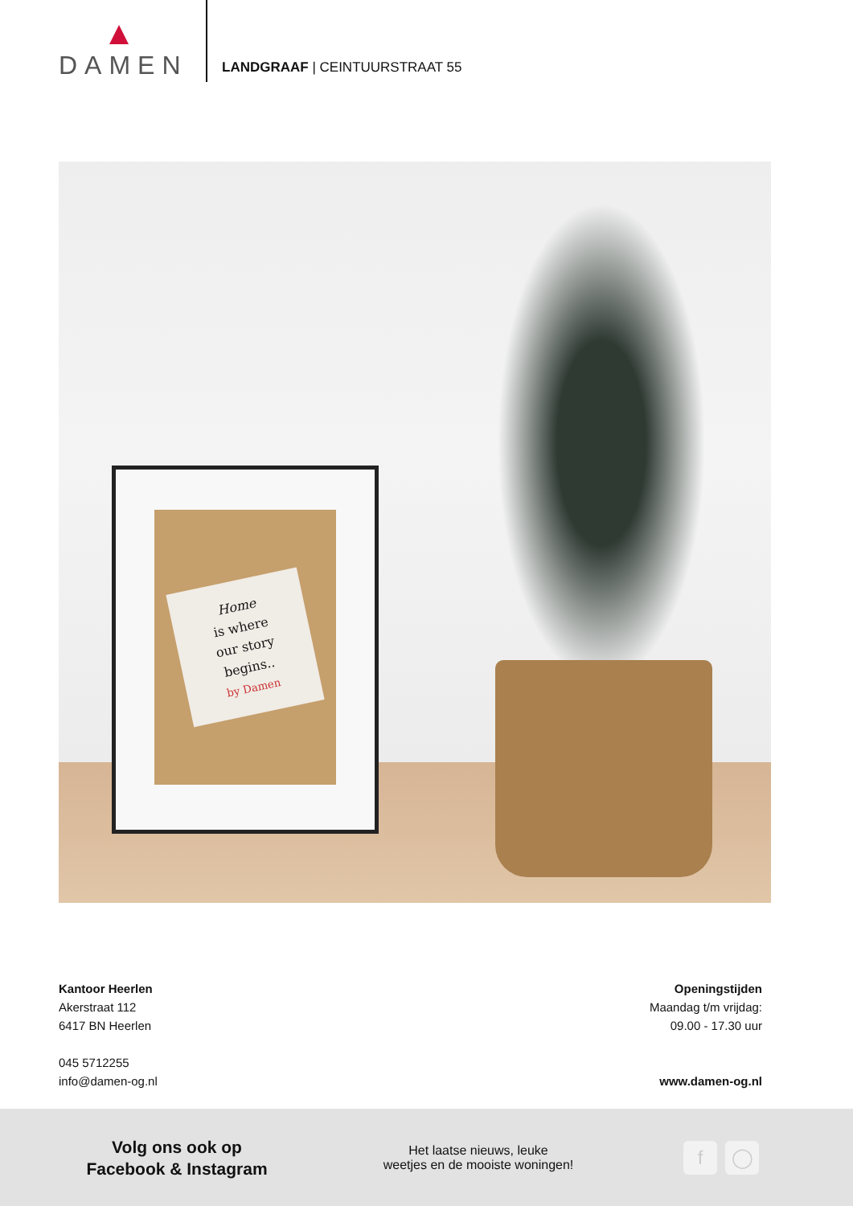DAMEN
LANDGRAAF | CEINTUURSTRAAT 55
Home
is where
our story
begins..
by Damen
Kantoor Heerlen
Akerstraat 112
6417 BN Heerlen
045 5712255
info@damen-og.nl
Openingstijden
Maandag t/m vrijdag:
09.00 - 17.30 uur
www.damen-og.nl
Volg ons ook op
Facebook & Instagram
Het laatse nieuws, leuke
weetjes en de mooiste woningen!
f ◯